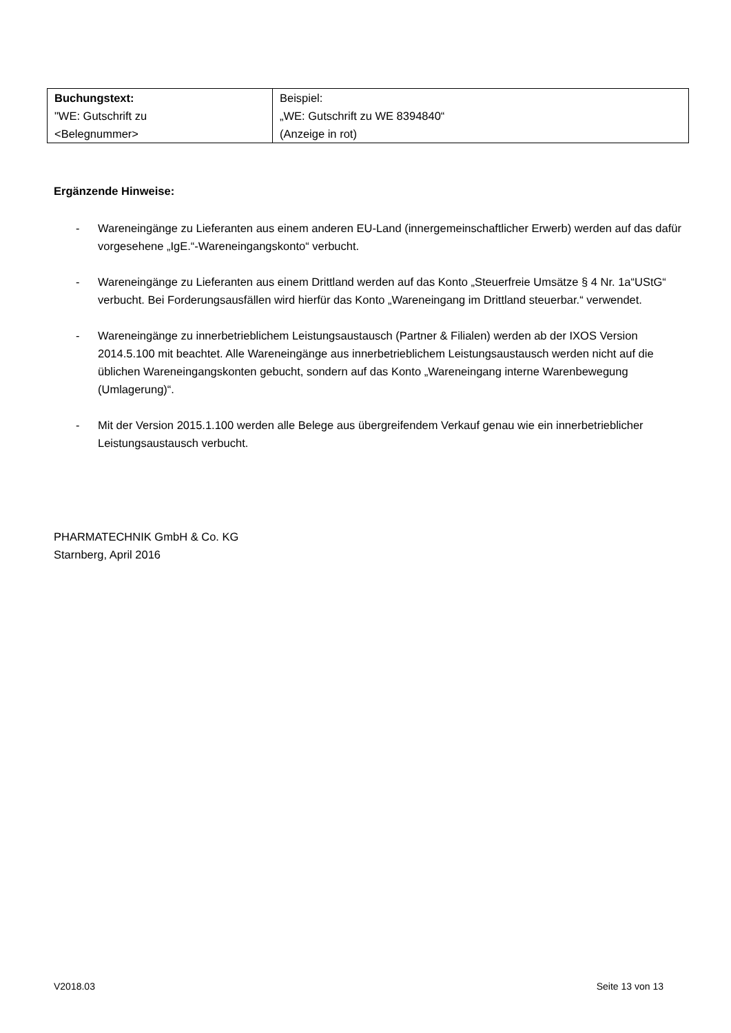| Buchungstext: "WE: Gutschrift zu <Belegnummer> | Beispiel: „WE: Gutschrift zu WE 8394840“ (Anzeige in rot) |
Ergänzende Hinweise:
- Wareneingänge zu Lieferanten aus einem anderen EU-Land (innergemeinschaftlicher Erwerb) werden auf das dafür vorgesehene „IgE.“-Wareneingangskonto“ verbucht.
- Wareneingänge zu Lieferanten aus einem Drittland werden auf das Konto „Steuerfreie Umsätze § 4 Nr. 1a“UStG“ verbucht. Bei Forderungsausfällen wird hierfür das Konto „Wareneingang im Drittland steuerbar.“ verwendet.
- Wareneingänge zu innerbetrieblichem Leistungsaustausch (Partner & Filialen) werden ab der IXOS Version 2014.5.100 mit beachtet. Alle Wareneingänge aus innerbetrieblichem Leistungsaustausch werden nicht auf die üblichen Wareneingangskonten gebucht, sondern auf das Konto „Wareneingang interne Warenbewegung (Umlagerung)“.
- Mit der Version 2015.1.100 werden alle Belege aus übergreifendem Verkauf genau wie ein innerbetrieblicher Leistungsaustausch verbucht.
PHARMATECHNIK GmbH & Co. KG
Starnberg, April 2016
V2018.03 Seite 13 von 13